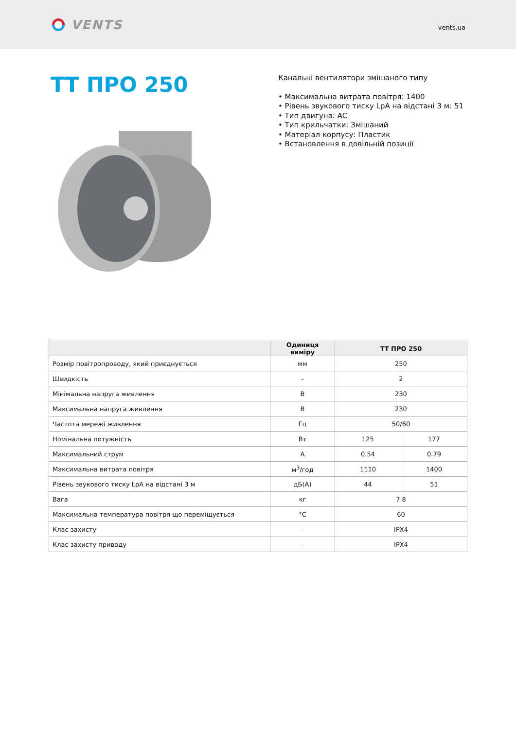VENTS
vents.ua
ТТ ПРО 250
Канальні вентилятори змішаного типу
• Максимальна витрата повітря: 1400
• Рівень звукового тиску LpA на відстані 3 м: 51
• Тип двигуна: AC
• Тип крильчатки: Змішаний
• Матеріал корпусу: Пластик
• Встановлення в довільній позиції
| | Одиниця виміру | ТТ ПРО 250 | |
| --- | --- | --- | --- |
| Розмір повітропроводу, який приєднується | мм | 250 | |
| Швидкість | - | 2 | |
| Мінімальна напруга живлення | В | 230 | |
| Максимальна напруга живлення | В | 230 | |
| Частота мережі живлення | Гц | 50/60 | |
| Номінальна потужність | Вт | 125 | 177 |
| Максимальний струм | А | 0.54 | 0.79 |
| Максимальна витрата повітря | м<sup>3</sup>/год | 1110 | 1400 |
| Рівень звукового тиску LpA на відстані 3 м | дБ(А) | 44 | 51 |
| Вага | кг | 7.8 | |
| Максимальна температура повітря що переміщується | °C | 60 | |
| Клас захисту | - | IPX4 | |
| Клас захисту приводу | - | IPX4 | |